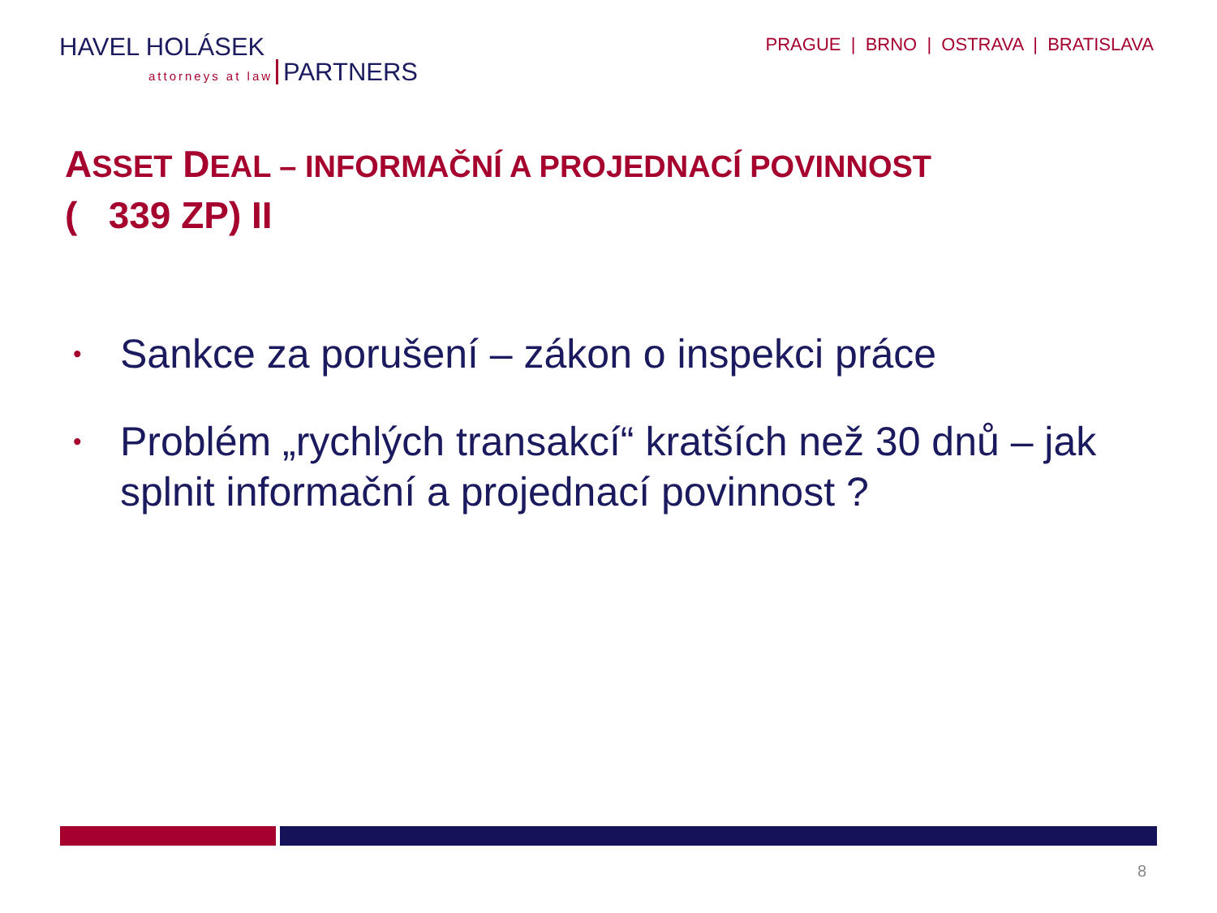HAVEL HOLÁSEK
attorneys at law PARTNERS
PRAGUE | BRNO | OSTRAVA | BRATISLAVA
ASSET DEAL – INFORMAČNÍ A PROJEDNACÍ POVINNOST
( 339 ZP) II
• Sankce za porušení – zákon o inspekci práce
• Problém „rychlých transakcí“ kratších než 30 dnů – jak splnit informační a projednací povinnost ?
8